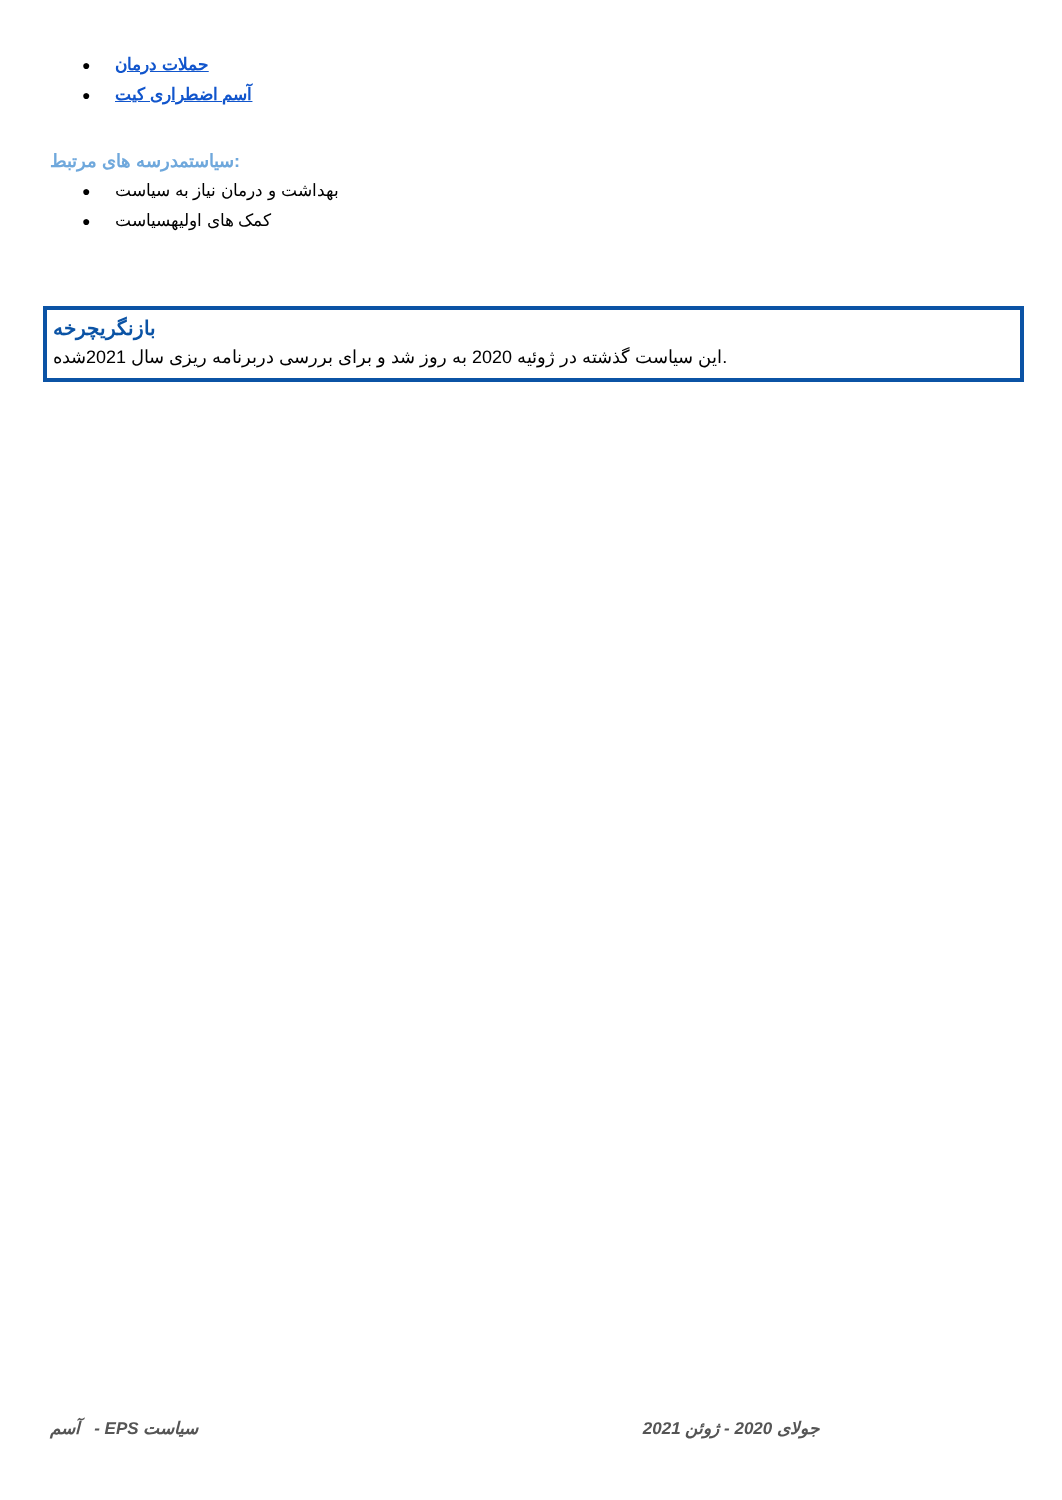● حملات درمان
● آسم اضطراری کیت
سیاستمدرسه های مرتبط:
● بهداشت و درمان نیاز به سیاست
● کمک های اولیهسیاست
بازنگریچرخه
این سیاست گذشته در ژوئیه 2020 به روز شد و برای بررسی دربرنامه ریزی سال 2021شده.
آسم - EPS سیاست جولای 2020 - ژوئن 2021